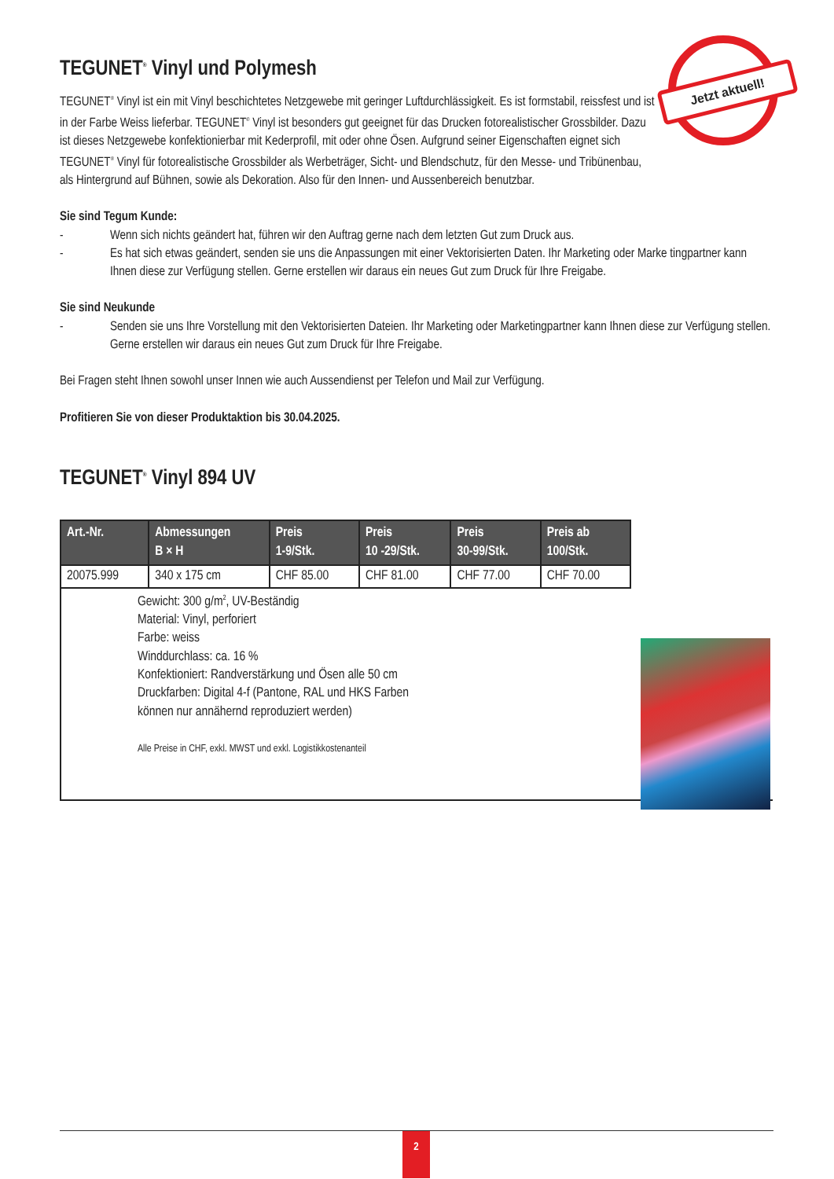Jetzt aktuell!
TEGUNET<sup>®</sup> Vinyl und Polymesh
TEGUNET<sup>®</sup> Vinyl ist ein mit Vinyl beschichtetes Netzgewebe mit geringer Luftdurchlässigkeit. Es ist formstabil, reissfest und ist in der Farbe Weiss lieferbar. TEGUNET<sup>®</sup> Vinyl ist besonders gut geeignet für das Drucken fotorealistischer Grossbilder. Dazu ist dieses Netzgewebe konfektionierbar mit Kederprofil, mit oder ohne Ösen. Aufgrund seiner Eigenschaften eignet sich TEGUNET<sup>®</sup> Vinyl für fotorealistische Grossbilder als Werbeträger, Sicht- und Blendschutz, für den Messe- und Tribünenbau, als Hintergrund auf Bühnen, sowie als Dekoration. Also für den Innen- und Aussenbereich benutzbar.
Sie sind Tegum Kunde:
- Wenn sich nichts geändert hat, führen wir den Auftrag gerne nach dem letzten Gut zum Druck aus.
- Es hat sich etwas geändert, senden sie uns die Anpassungen mit einer Vektorisierten Daten. Ihr Marketing oder Marke tingpartner kann Ihnen diese zur Verfügung stellen. Gerne erstellen wir daraus ein neues Gut zum Druck für Ihre Freigabe.
Sie sind Neukunde
- Senden sie uns Ihre Vorstellung mit den Vektorisierten Dateien. Ihr Marketing oder Marketingpartner kann Ihnen diese zur Verfügung stellen. Gerne erstellen wir daraus ein neues Gut zum Druck für Ihre Freigabe.
Bei Fragen steht Ihnen sowohl unser Innen wie auch Aussendienst per Telefon und Mail zur Verfügung.
Profitieren Sie von dieser Produktaktion bis 30.04.2025.
TEGUNET<sup>®</sup> Vinyl 894 UV
| Art.-Nr. | Abmessungen B × H | Preis 1-9/Stk. | Preis 10 -29/Stk. | Preis 30-99/Stk. | Preis ab 100/Stk. |
| --- | --- | --- | --- | --- | --- |
| 20075.999 | 340 x 175 cm | CHF 85.00 | CHF 81.00 | CHF 77.00 | CHF 70.00 |
Gewicht: 300 g/m<sup>2</sup>, UV-Beständig
Material: Vinyl, perforiert
Farbe: weiss
Winddurchlass: ca. 16 %
Konfektioniert: Randverstärkung und Ösen alle 50 cm
Druckfarben: Digital 4-f (Pantone, RAL und HKS Farben
können nur annähernd reproduziert werden)
Alle Preise in CHF, exkl. MWST und exkl. Logistikkostenanteil
2